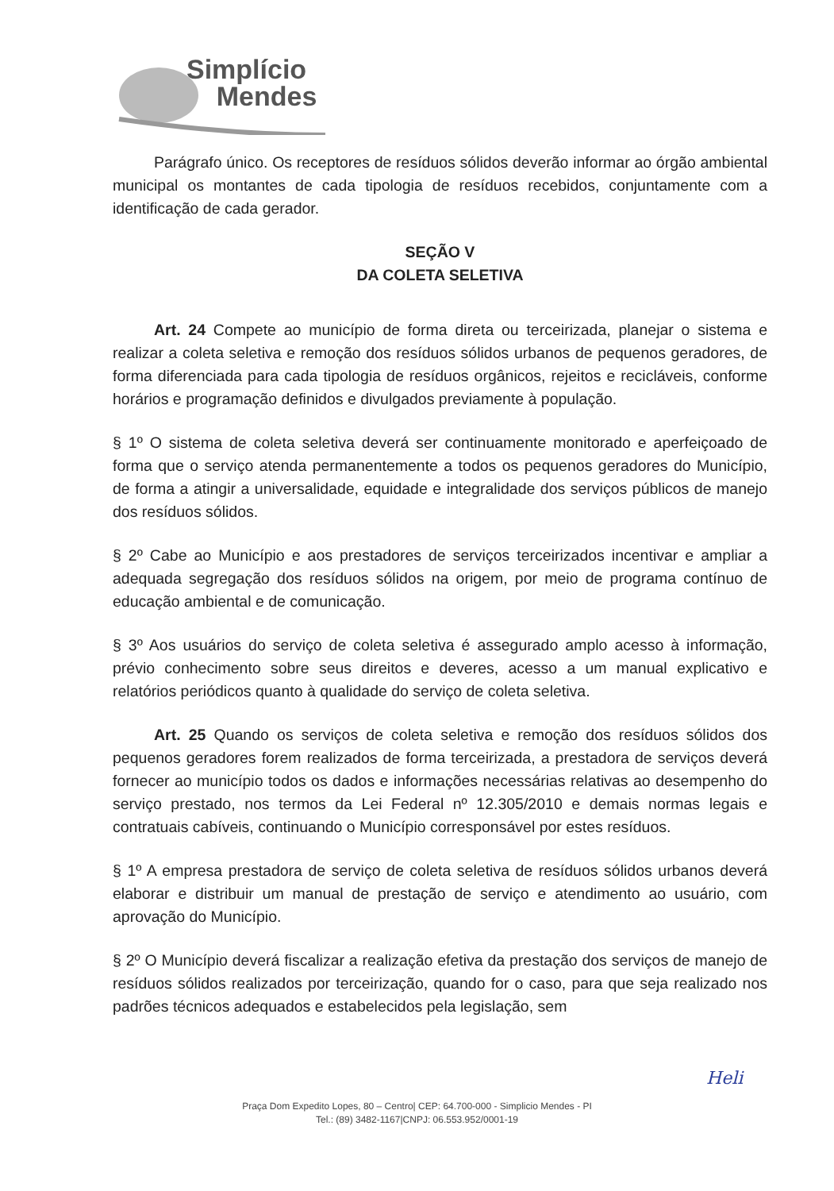Simplício
Mendes
Parágrafo único. Os receptores de resíduos sólidos deverão informar ao órgão ambiental municipal os montantes de cada tipologia de resíduos recebidos, conjuntamente com a identificação de cada gerador.
SEÇÃO V
DA COLETA SELETIVA
Art. 24 Compete ao município de forma direta ou terceirizada, planejar o sistema e realizar a coleta seletiva e remoção dos resíduos sólidos urbanos de pequenos geradores, de forma diferenciada para cada tipologia de resíduos orgânicos, rejeitos e recicláveis, conforme horários e programação definidos e divulgados previamente à população.
§ 1º O sistema de coleta seletiva deverá ser continuamente monitorado e aperfeiçoado de forma que o serviço atenda permanentemente a todos os pequenos geradores do Município, de forma a atingir a universalidade, equidade e integralidade dos serviços públicos de manejo dos resíduos sólidos.
§ 2º Cabe ao Município e aos prestadores de serviços terceirizados incentivar e ampliar a adequada segregação dos resíduos sólidos na origem, por meio de programa contínuo de educação ambiental e de comunicação.
§ 3º Aos usuários do serviço de coleta seletiva é assegurado amplo acesso à informação, prévio conhecimento sobre seus direitos e deveres, acesso a um manual explicativo e relatórios periódicos quanto à qualidade do serviço de coleta seletiva.
Art. 25 Quando os serviços de coleta seletiva e remoção dos resíduos sólidos dos pequenos geradores forem realizados de forma terceirizada, a prestadora de serviços deverá fornecer ao município todos os dados e informações necessárias relativas ao desempenho do serviço prestado, nos termos da Lei Federal nº 12.305/2010 e demais normas legais e contratuais cabíveis, continuando o Município corresponsável por estes resíduos.
§ 1º A empresa prestadora de serviço de coleta seletiva de resíduos sólidos urbanos deverá elaborar e distribuir um manual de prestação de serviço e atendimento ao usuário, com aprovação do Município.
§ 2º O Município deverá fiscalizar a realização efetiva da prestação dos serviços de manejo de resíduos sólidos realizados por terceirização, quando for o caso, para que seja realizado nos padrões técnicos adequados e estabelecidos pela legislação, sem
Heli
Praça Dom Expedito Lopes, 80 – Centro| CEP: 64.700-000 - Simplicio Mendes - PI
Tel.: (89) 3482-1167|CNPJ: 06.553.952/0001-19